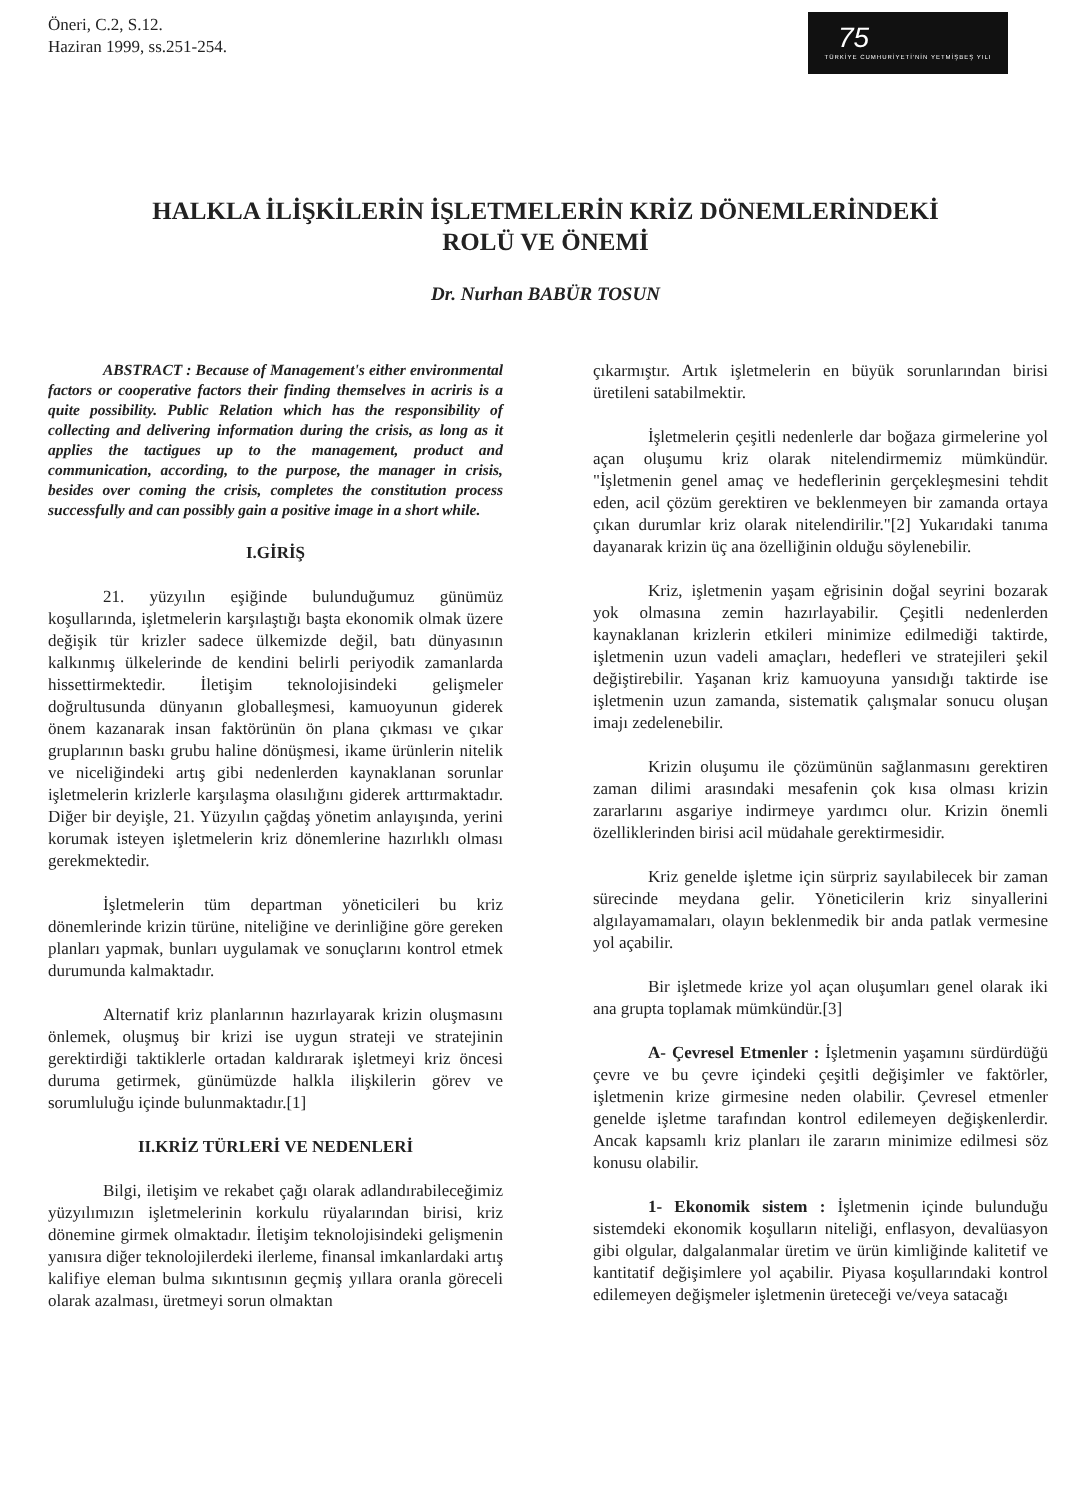Öneri, C.2, S.12.
Haziran 1999, ss.251-254.
75
TÜRKİYE CUMHURİYETİ'NİN YETMİŞBEŞ YILI
HALKLA İLİŞKİLERİN İŞLETMELERİN KRİZ DÖNEMLERİNDEKİ
ROLÜ VE ÖNEMİ
Dr. Nurhan BABÜR TOSUN
ABSTRACT : Because of Management's either environmental factors or cooperative factors their finding themselves in acriris is a quite possibility. Public Relation which has the responsibility of collecting and delivering information during the crisis, as long as it applies the tactigues up to the management, product and communication, according, to the purpose, the manager in crisis, besides over coming the crisis, completes the constitution process successfully and can possibly gain a positive image in a short while.
I.GİRİŞ
21. yüzyılın eşiğinde bulunduğumuz günümüz koşullarında, işletmelerin karşılaştığı başta ekonomik olmak üzere değişik tür krizler sadece ülkemizde değil, batı dünyasının kalkınmış ülkelerinde de kendini belirli periyodik zamanlarda hissettirmektedir. İletişim teknolojisindeki gelişmeler doğrultusunda dünyanın globalleşmesi, kamuoyunun giderek önem kazanarak insan faktörünün ön plana çıkması ve çıkar gruplarının baskı grubu haline dönüşmesi, ikame ürünlerin nitelik ve niceliğindeki artış gibi nedenlerden kaynaklanan sorunlar işletmelerin krizlerle karşılaşma olasılığını giderek arttırmaktadır. Diğer bir deyişle, 21. Yüzyılın çağdaş yönetim anlayışında, yerini korumak isteyen işletmelerin kriz dönemlerine hazırlıklı olması gerekmektedir.
İşletmelerin tüm departman yöneticileri bu kriz dönemlerinde krizin türüne, niteliğine ve derinliğine göre gereken planları yapmak, bunları uygulamak ve sonuçlarını kontrol etmek durumunda kalmaktadır.
Alternatif kriz planlarının hazırlayarak krizin oluşmasını önlemek, oluşmuş bir krizi ise uygun strateji ve stratejinin gerektirdiği taktiklerle ortadan kaldırarak işletmeyi kriz öncesi duruma getirmek, günümüzde halkla ilişkilerin görev ve sorumluluğu içinde bulunmaktadır.[1]
II.KRİZ TÜRLERİ VE NEDENLERİ
Bilgi, iletişim ve rekabet çağı olarak adlandırabileceğimiz yüzyılımızın işletmelerinin korkulu rüyalarından birisi, kriz dönemine girmek olmaktadır. İletişim teknolojisindeki gelişmenin yanısıra diğer teknolojilerdeki ilerleme, finansal imkanlardaki artış kalifiye eleman bulma sıkıntısının geçmiş yıllara oranla göreceli olarak azalması, üretmeyi sorun olmaktan
çıkarmıştır. Artık işletmelerin en büyük sorunlarından birisi üretileni satabilmektir.
İşletmelerin çeşitli nedenlerle dar boğaza girmelerine yol açan oluşumu kriz olarak nitelendirmemiz mümkündür. "İşletmenin genel amaç ve hedeflerinin gerçekleşmesini tehdit eden, acil çözüm gerektiren ve beklenmeyen bir zamanda ortaya çıkan durumlar kriz olarak nitelendirilir."[2] Yukarıdaki tanıma dayanarak krizin üç ana özelliğinin olduğu söylenebilir.
Kriz, işletmenin yaşam eğrisinin doğal seyrini bozarak yok olmasına zemin hazırlayabilir. Çeşitli nedenlerden kaynaklanan krizlerin etkileri minimize edilmediği taktirde, işletmenin uzun vadeli amaçları, hedefleri ve stratejileri şekil değiştirebilir. Yaşanan kriz kamuoyuna yansıdığı taktirde ise işletmenin uzun zamanda, sistematik çalışmalar sonucu oluşan imajı zedelenebilir.
Krizin oluşumu ile çözümünün sağlanmasını gerektiren zaman dilimi arasındaki mesafenin çok kısa olması krizin zararlarını asgariye indirmeye yardımcı olur. Krizin önemli özelliklerinden birisi acil müdahale gerektirmesidir.
Kriz genelde işletme için sürpriz sayılabilecek bir zaman sürecinde meydana gelir. Yöneticilerin kriz sinyallerini algılayamamaları, olayın beklenmedik bir anda patlak vermesine yol açabilir.
Bir işletmede krize yol açan oluşumları genel olarak iki ana grupta toplamak mümkündür.[3]
A- Çevresel Etmenler : İşletmenin yaşamını sürdürdüğü çevre ve bu çevre içindeki çeşitli değişimler ve faktörler, işletmenin krize girmesine neden olabilir. Çevresel etmenler genelde işletme tarafından kontrol edilemeyen değişkenlerdir. Ancak kapsamlı kriz planları ile zararın minimize edilmesi söz konusu olabilir.
1- Ekonomik sistem : İşletmenin içinde bulunduğu sistemdeki ekonomik koşulların niteliği, enflasyon, devalüasyon gibi olgular, dalgalanmalar üretim ve ürün kimliğinde kalitetif ve kantitatif değişimlere yol açabilir. Piyasa koşullarındaki kontrol edilemeyen değişmeler işletmenin üreteceği ve/veya satacağı